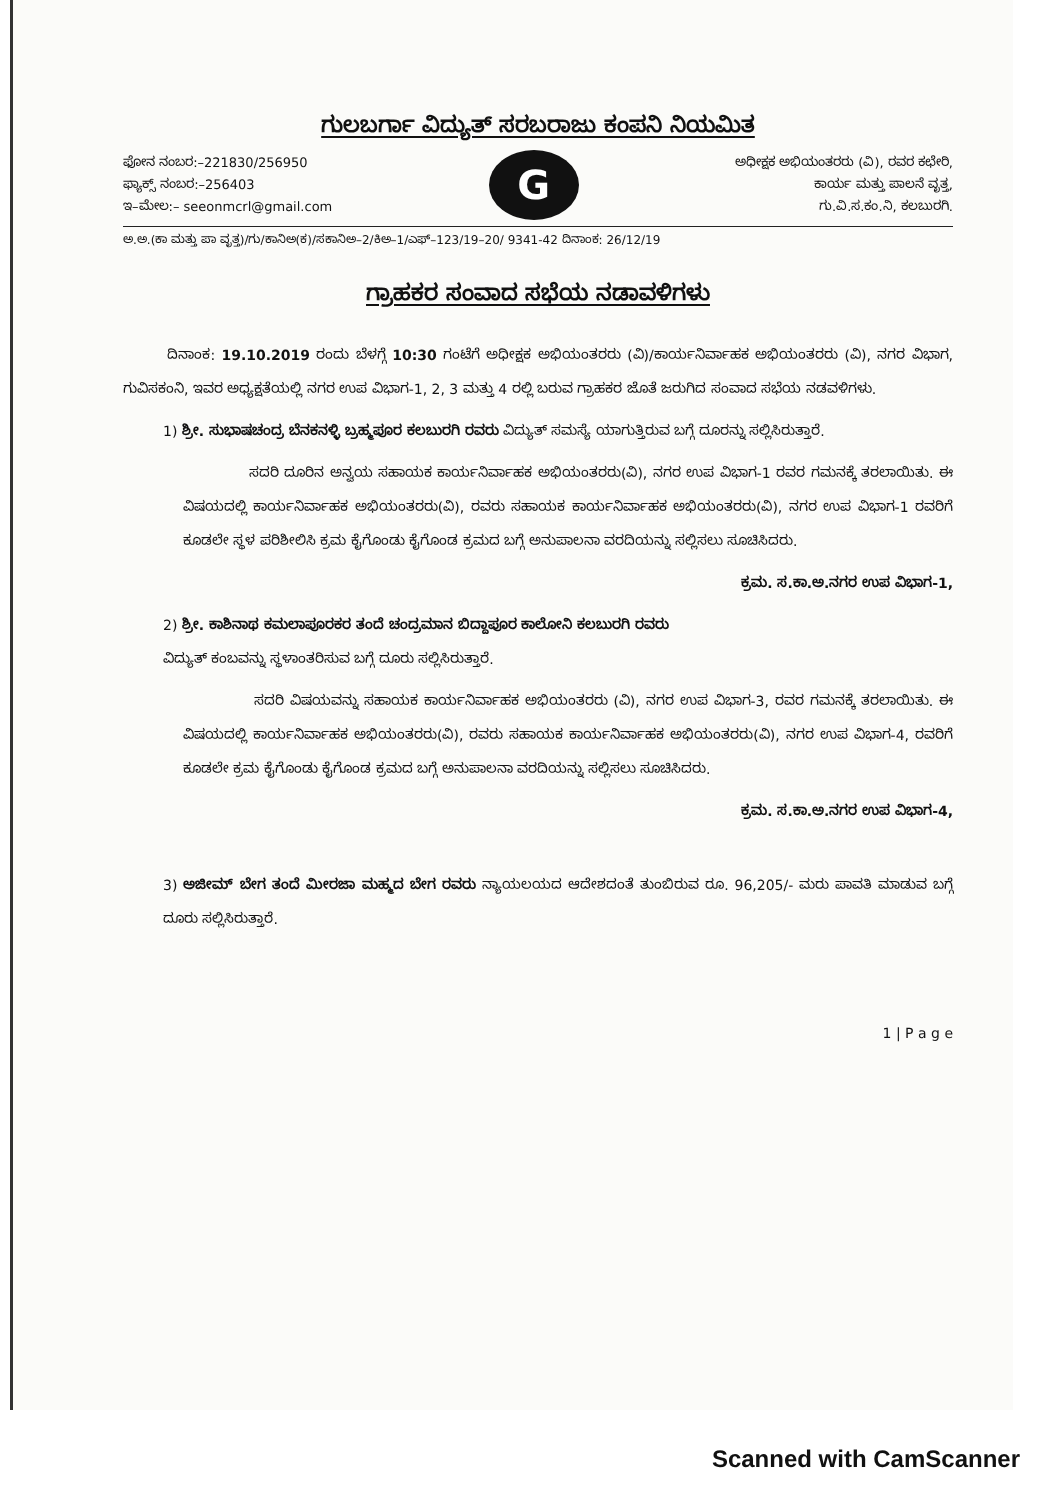ಗುಲಬರ್ಗಾ ವಿದ್ಯುತ್ ಸರಬರಾಜು ಕಂಪನಿ ನಿಯಮಿತ
ಫೋನ ನಂಬರ:–221830/256950
ಫ್ಯಾಕ್ಸ್ ನಂಬರ:–256403
ಇ–ಮೇಲ:– seeonmcrl@gmail.com
G
ಅಧೀಕ್ಷಕ ಅಭಿಯಂತರರು (ವಿ), ರವರ ಕಛೇರಿ,
ಕಾರ್ಯ ಮತ್ತು ಪಾಲನೆ ವೃತ್ತ,
ಗು.ವಿ.ಸ.ಕಂ.ನಿ, ಕಲಬುರಗಿ.
ಅ.ಅ.(ಕಾ ಮತ್ತು ಪಾ ವೃತ್ತ)/ಗು/ಕಾನಿಅ(ಕ)/ಸಕಾನಿಅ–2/ಕಿಅ–1/ಎಫ್–123/19–20/ 9341-42 ದಿನಾಂಕ: 26/12/19
ಗ್ರಾಹಕರ ಸಂವಾದ ಸಭೆಯ ನಡಾವಳಿಗಳು
ದಿನಾಂಕ: 19.10.2019 ರಂದು ಬೆಳಗ್ಗೆ 10:30 ಗಂಟೆಗೆ ಅಧೀಕ್ಷಕ ಅಭಿಯಂತರರು (ವಿ)/ಕಾರ್ಯನಿರ್ವಾಹಕ ಅಭಿಯಂತರರು (ವಿ), ನಗರ ವಿಭಾಗ, ಗುವಿಸಕಂನಿ, ಇವರ ಅಧ್ಯಕ್ಷತೆಯಲ್ಲಿ ನಗರ ಉಪ ವಿಭಾಗ-1, 2, 3 ಮತ್ತು 4 ರಲ್ಲಿ ಬರುವ ಗ್ರಾಹಕರ ಜೊತೆ ಜರುಗಿದ ಸಂವಾದ ಸಭೆಯ ನಡವಳಿಗಳು.
1) ಶ್ರೀ. ಸುಭಾಷಚಂದ್ರ ಬೆನಕನಳ್ಳಿ ಬ್ರಹ್ಮಪೂರ ಕಲಬುರಗಿ ರವರು ವಿದ್ಯುತ್ ಸಮಸ್ಯೆ ಯಾಗುತ್ತಿರುವ ಬಗ್ಗೆ ದೂರನ್ನು ಸಲ್ಲಿಸಿರುತ್ತಾರೆ.
ಸದರಿ ದೂರಿನ ಅನ್ವಯ ಸಹಾಯಕ ಕಾರ್ಯನಿರ್ವಾಹಕ ಅಭಿಯಂತರರು(ವಿ), ನಗರ ಉಪ ವಿಭಾಗ-1 ರವರ ಗಮನಕ್ಕೆ ತರಲಾಯಿತು. ಈ ವಿಷಯದಲ್ಲಿ ಕಾರ್ಯನಿರ್ವಾಹಕ ಅಭಿಯಂತರರು(ವಿ), ರವರು ಸಹಾಯಕ ಕಾರ್ಯನಿರ್ವಾಹಕ ಅಭಿಯಂತರರು(ವಿ), ನಗರ ಉಪ ವಿಭಾಗ-1 ರವರಿಗೆ ಕೂಡಲೇ ಸ್ಥಳ ಪರಿಶೀಲಿಸಿ ಕ್ರಮ ಕೈಗೊಂಡು ಕೈಗೊಂಡ ಕ್ರಮದ ಬಗ್ಗೆ ಅನುಪಾಲನಾ ವರದಿಯನ್ನು ಸಲ್ಲಿಸಲು ಸೂಚಿಸಿದರು.
ಕ್ರಮ. ಸ.ಕಾ.ಅ.ನಗರ ಉಪ ವಿಭಾಗ-1,
2) ಶ್ರೀ. ಕಾಶಿನಾಥ ಕಮಲಾಪೂರಕರ ತಂದೆ ಚಂದ್ರಮಾನ ಬಿದ್ದಾಪೂರ ಕಾಲೋನಿ ಕಲಬುರಗಿ ರವರು
ವಿದ್ಯುತ್ ಕಂಬವನ್ನು ಸ್ಥಳಾಂತರಿಸುವ ಬಗ್ಗೆ ದೂರು ಸಲ್ಲಿಸಿರುತ್ತಾರೆ.
ಸದರಿ ವಿಷಯವನ್ನು ಸಹಾಯಕ ಕಾರ್ಯನಿರ್ವಾಹಕ ಅಭಿಯಂತರರು (ವಿ), ನಗರ ಉಪ ವಿಭಾಗ-3, ರವರ ಗಮನಕ್ಕೆ ತರಲಾಯಿತು. ಈ ವಿಷಯದಲ್ಲಿ ಕಾರ್ಯನಿರ್ವಾಹಕ ಅಭಿಯಂತರರು(ವಿ), ರವರು ಸಹಾಯಕ ಕಾರ್ಯನಿರ್ವಾಹಕ ಅಭಿಯಂತರರು(ವಿ), ನಗರ ಉಪ ವಿಭಾಗ-4, ರವರಿಗೆ ಕೂಡಲೇ ಕ್ರಮ ಕೈಗೊಂಡು ಕೈಗೊಂಡ ಕ್ರಮದ ಬಗ್ಗೆ ಅನುಪಾಲನಾ ವರದಿಯನ್ನು ಸಲ್ಲಿಸಲು ಸೂಚಿಸಿದರು.
ಕ್ರಮ. ಸ.ಕಾ.ಅ.ನಗರ ಉಪ ವಿಭಾಗ-4,
3) ಅಜೀಮ್ ಬೇಗ ತಂದೆ ಮೀರಜಾ ಮಹ್ಮದ ಬೇಗ ರವರು ನ್ಯಾಯಲಯದ ಆದೇಶದಂತೆ ತುಂಬಿರುವ ರೂ. 96,205/- ಮರು ಪಾವತಿ ಮಾಡುವ ಬಗ್ಗೆ ದೂರು ಸಲ್ಲಿಸಿರುತ್ತಾರೆ.
1 | P a g e
Scanned with CamScanner